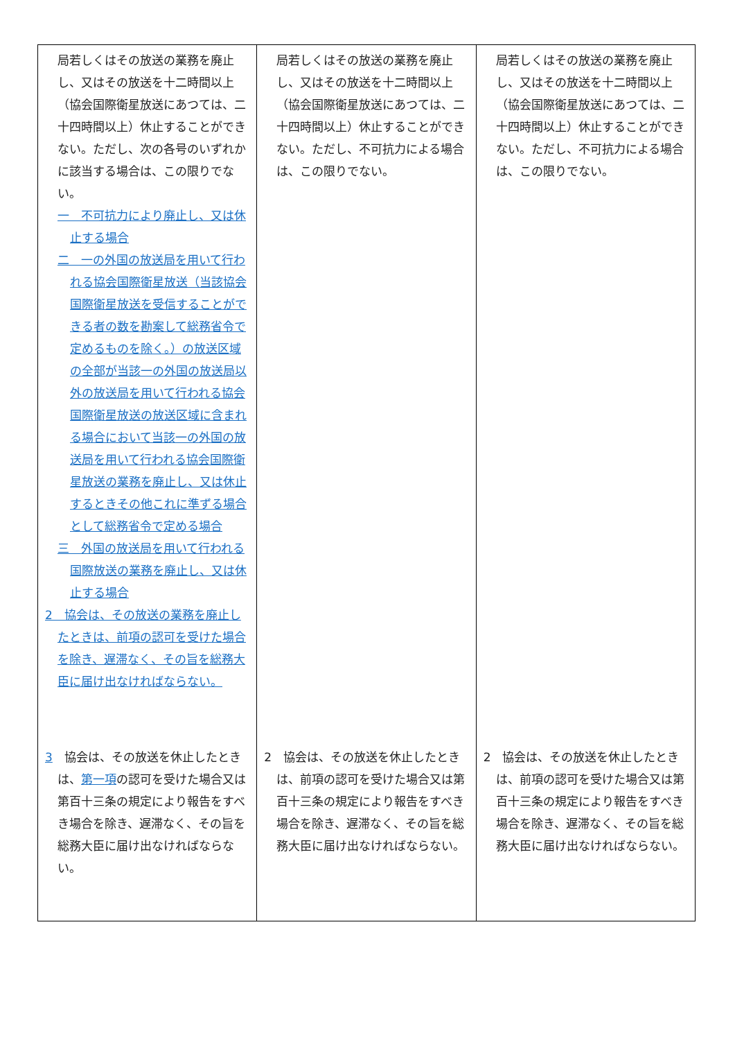| 局若しくはその放送の業務を廃止し、又はその放送を十二時間以上（協会国際衛星放送にあつては、二十四時間以上）休止することができない。ただし、次の各号のいずれかに該当する場合は、この限りでない。 一 不可抗力により廃止し、又は休止する場合 二 一の外国の放送局を用いて行われる協会国際衛星放送（当該協会国際衛星放送を受信することができる者の数を勘案して総務省令で定めるものを除く。）の放送区域の全部が当該一の外国の放送局以外の放送局を用いて行われる協会国際衛星放送の放送区域に含まれる場合において当該一の外国の放送局を用いて行われる協会国際衛星放送の業務を廃止し、又は休止するときその他これに準ずる場合として総務省令で定める場合 三 外国の放送局を用いて行われる国際放送の業務を廃止し、又は休止する場合 2 協会は、その放送の業務を廃止したときは、前項の認可を受けた場合を除き、遅滞なく、その旨を総務大臣に届け出なければならない。 3 協会は、その放送を休止したときは、 第一項 の認可を受けた場合又は第百十三条の規定により報告をすべき場合を除き、遅滞なく、その旨を総務大臣に届け出なければならない。 | 局若しくはその放送の業務を廃止し、又はその放送を十二時間以上（協会国際衛星放送にあつては、二十四時間以上）休止することができない。ただし、不可抗力による場合は、この限りでない。 2 協会は、その放送を休止したときは、前項の認可を受けた場合又は第百十三条の規定により報告をすべき場合を除き、遅滞なく、その旨を総務大臣に届け出なければならない。 | 局若しくはその放送の業務を廃止し、又はその放送を十二時間以上（協会国際衛星放送にあつては、二十四時間以上）休止することができない。ただし、不可抗力による場合は、この限りでない。 2 協会は、その放送を休止したときは、前項の認可を受けた場合又は第百十三条の規定により報告をすべき場合を除き、遅滞なく、その旨を総務大臣に届け出なければならない。 |